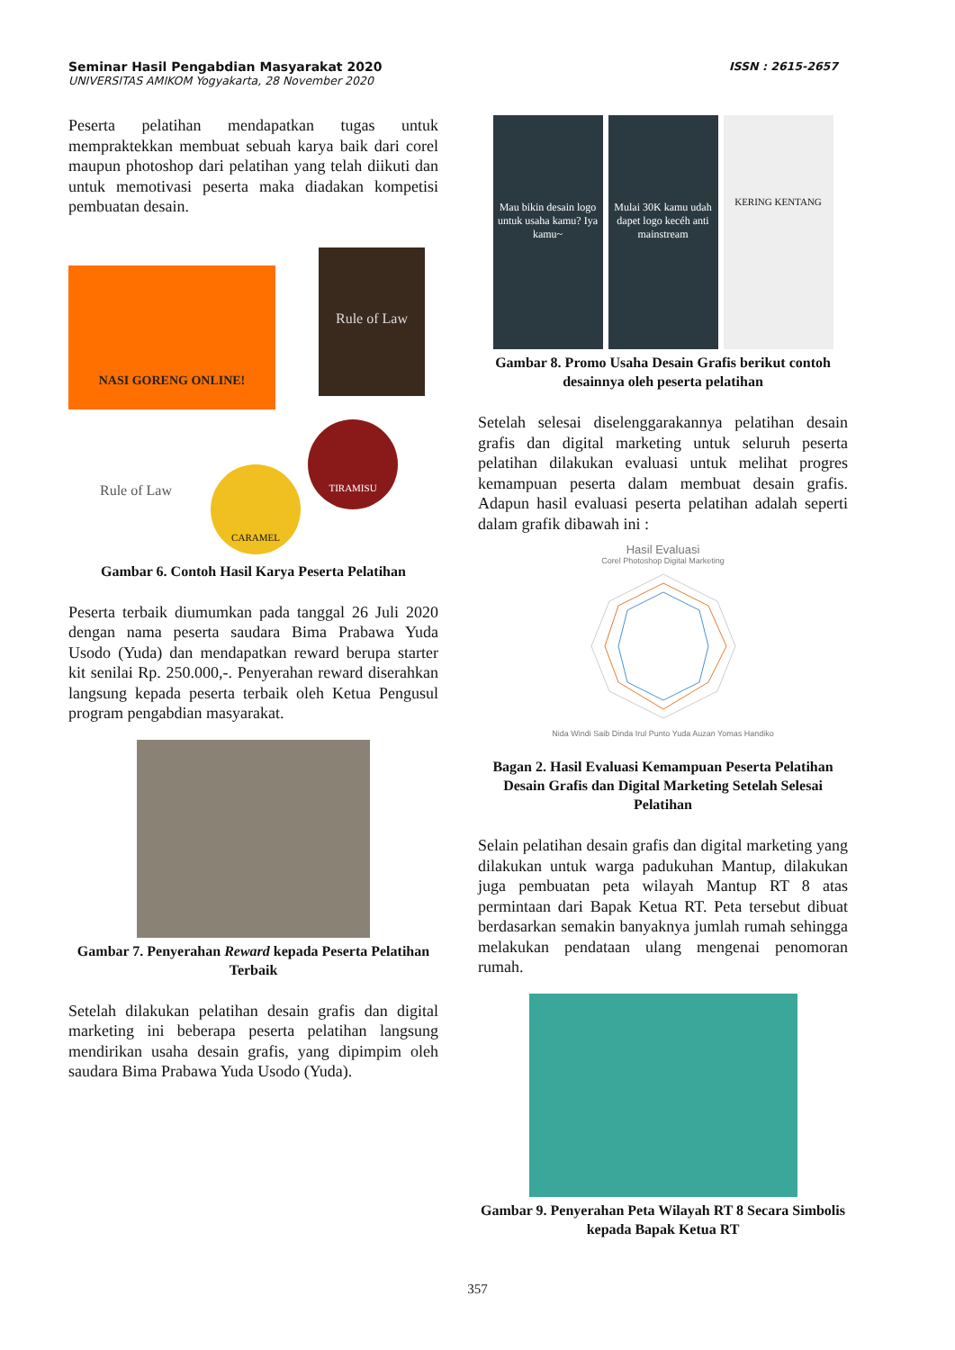Seminar Hasil Pengabdian Masyarakat 2020
UNIVERSITAS AMIKOM Yogyakarta, 28 November 2020
ISSN : 2615-2657
Peserta pelatihan mendapatkan tugas untuk mempraktekkan membuat sebuah karya baik dari corel maupun photoshop dari pelatihan yang telah diikuti dan untuk memotivasi peserta maka diadakan kompetisi pembuatan desain.
NASI GORENG ONLINE!
Rule of Law
Rule of Law
CARAMEL
TIRAMISU
Gambar 6. Contoh Hasil Karya Peserta Pelatihan
Peserta terbaik diumumkan pada tanggal 26 Juli 2020 dengan nama peserta saudara Bima Prabawa Yuda Usodo (Yuda) dan mendapatkan reward berupa starter kit senilai Rp. 250.000,-. Penyerahan reward diserahkan langsung kepada peserta terbaik oleh Ketua Pengusul program pengabdian masyarakat.
Gambar 7. Penyerahan Reward kepada Peserta Pelatihan Terbaik
Setelah dilakukan pelatihan desain grafis dan digital marketing ini beberapa peserta pelatihan langsung mendirikan usaha desain grafis, yang dipimpim oleh saudara Bima Prabawa Yuda Usodo (Yuda).
Mau bikin desain logo untuk usaha kamu? Iya kamu~
Mulai 30K kamu udah dapet logo kecéh anti mainstream
KERING KENTANG
Gambar 8. Promo Usaha Desain Grafis berikut contoh desainnya oleh peserta pelatihan
Setelah selesai diselenggarakannya pelatihan desain grafis dan digital marketing untuk seluruh peserta pelatihan dilakukan evaluasi untuk melihat progres kemampuan peserta dalam membuat desain grafis. Adapun hasil evaluasi peserta pelatihan adalah seperti dalam grafik dibawah ini :
Hasil Evaluasi
Corel Photoshop Digital Marketing
Nida Windi Saib Dinda Irul Punto Yuda Auzan Yomas Handiko
Bagan 2. Hasil Evaluasi Kemampuan Peserta Pelatihan Desain Grafis dan Digital Marketing Setelah Selesai Pelatihan
Selain pelatihan desain grafis dan digital marketing yang dilakukan untuk warga padukuhan Mantup, dilakukan juga pembuatan peta wilayah Mantup RT 8 atas permintaan dari Bapak Ketua RT. Peta tersebut dibuat berdasarkan semakin banyaknya jumlah rumah sehingga melakukan pendataan ulang mengenai penomoran rumah.
Gambar 9. Penyerahan Peta Wilayah RT 8 Secara Simbolis kepada Bapak Ketua RT
357